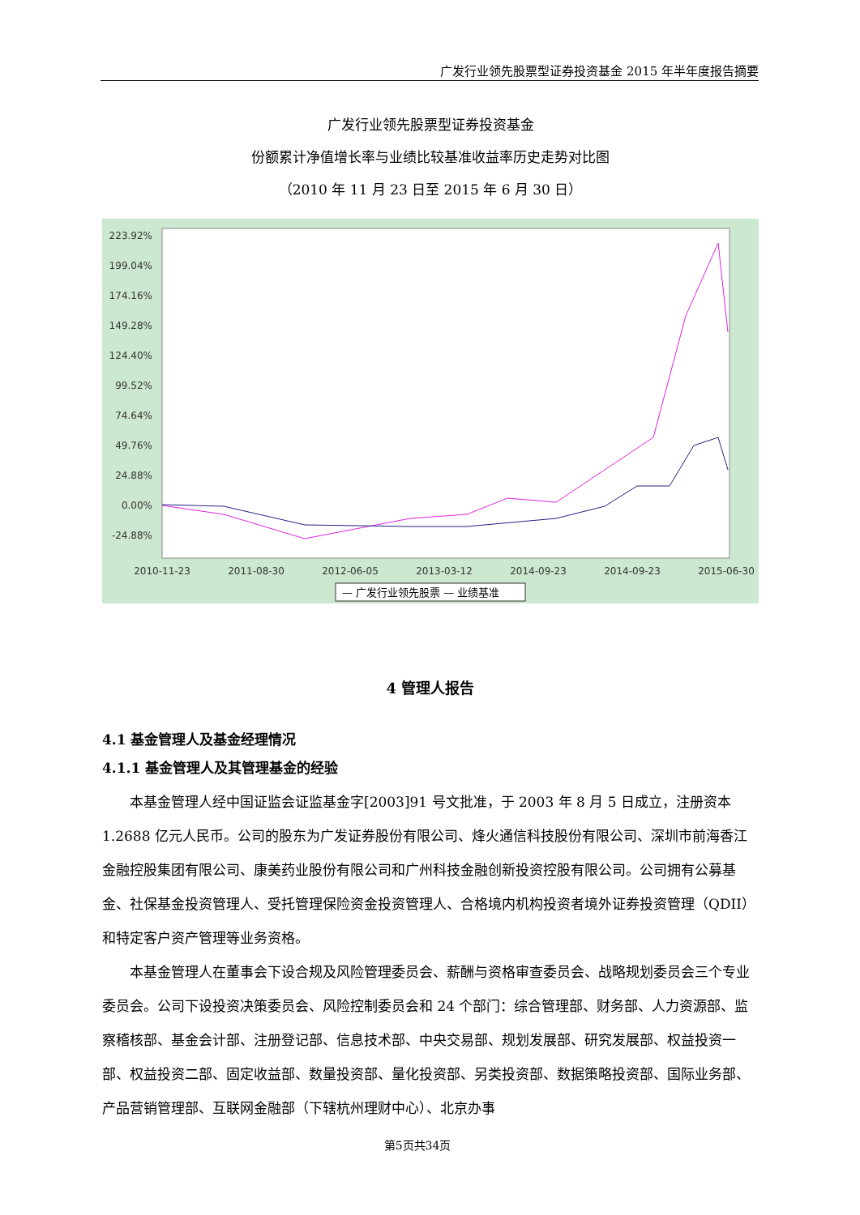广发行业领先股票型证券投资基金 2015 年半年度报告摘要
广发行业领先股票型证券投资基金
份额累计净值增长率与业绩比较基准收益率历史走势对比图
（2010 年 11 月 23 日至 2015 年 6 月 30 日）
223.92%
199.04%
174.16%
149.28%
124.40%
99.52%
74.64%
49.76%
24.88%
0.00%
-24.88%
2010-11-23
2011-08-30
2012-06-05
2013-03-12
2014-09-23
2014-09-23
2015-06-30
— 广发行业领先股票 — 业绩基准
4 管理人报告
4.1 基金管理人及基金经理情况
4.1.1 基金管理人及其管理基金的经验
本基金管理人经中国证监会证监基金字[2003]91 号文批准，于 2003 年 8 月 5 日成立，注册资本 1.2688 亿元人民币。公司的股东为广发证券股份有限公司、烽火通信科技股份有限公司、深圳市前海香江金融控股集团有限公司、康美药业股份有限公司和广州科技金融创新投资控股有限公司。公司拥有公募基金、社保基金投资管理人、受托管理保险资金投资管理人、合格境内机构投资者境外证券投资管理（QDII）和特定客户资产管理等业务资格。
本基金管理人在董事会下设合规及风险管理委员会、薪酬与资格审查委员会、战略规划委员会三个专业委员会。公司下设投资决策委员会、风险控制委员会和 24 个部门：综合管理部、财务部、人力资源部、监察稽核部、基金会计部、注册登记部、信息技术部、中央交易部、规划发展部、研究发展部、权益投资一部、权益投资二部、固定收益部、数量投资部、量化投资部、另类投资部、数据策略投资部、国际业务部、产品营销管理部、互联网金融部（下辖杭州理财中心）、北京办事
第5页共34页